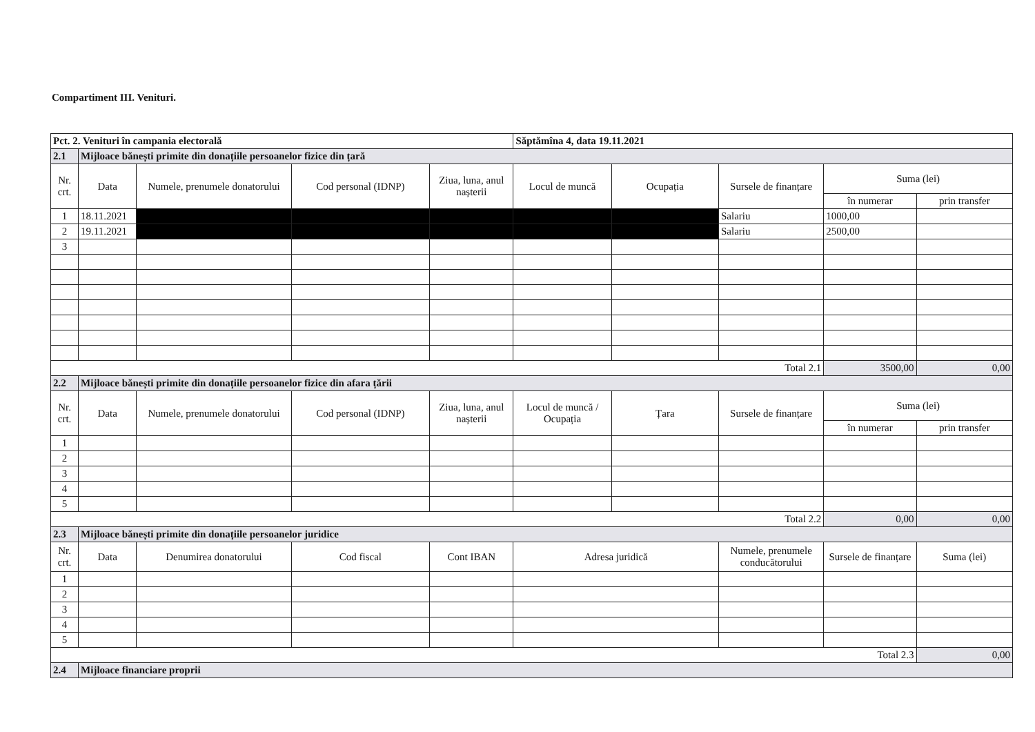Compartiment III. Venituri.
| Pct. 2. Venituri în campania electorală | | | | | Săptămîna 4, data 19.11.2021 | | | | |
| 2.1 | Mijloace bănești primite din donațiile persoanelor fizice din țară | | | | | | | | |
| Nr. crt. | Data | Numele, prenumele donatorului | Cod personal (IDNP) | Ziua, luna, anul nașterii | Locul de muncă | Ocupația | Sursele de finanțare | Suma (lei) | |
| | | | | | | | | în numerar | prin transfer |
| 1 | 18.11.2021 | | | | | | Salariu | 1000,00 | |
| 2 | 19.11.2021 | | | | | | Salariu | 2500,00 | |
| 3 | | | | | | | | | |
| Total 2.1 | | | | | | | | 3500,00 | 0,00 |
| 2.2 | Mijloace bănești primite din donațiile persoanelor fizice din afara țării | | | | | | | | |
| Nr. crt. | Data | Numele, prenumele donatorului | Cod personal (IDNP) | Ziua, luna, anul nașterii | Locul de muncă / Ocupația | Țara | Sursele de finanțare | Suma (lei) | |
| | | | | | | | | în numerar | prin transfer |
| 1 | | | | | | | | | |
| 2 | | | | | | | | | |
| 3 | | | | | | | | | |
| 4 | | | | | | | | | |
| 5 | | | | | | | | | |
| Total 2.2 | | | | | | | | 0,00 | 0,00 |
| 2.3 | Mijloace bănești primite din donațiile persoanelor juridice | | | | | | | | |
| Nr. crt. | Data | Denumirea donatorului | Cod fiscal | Cont IBAN | Adresa juridică | | Numele, prenumele conducătorului | Sursele de finanțare | Suma (lei) |
| 1 | | | | | | | | | |
| 2 | | | | | | | | | |
| 3 | | | | | | | | | |
| 4 | | | | | | | | | |
| 5 | | | | | | | | | |
| Total 2.3 | | | | | | | | | 0,00 |
| 2.4 | Mijloace financiare proprii | | | | | | | | |